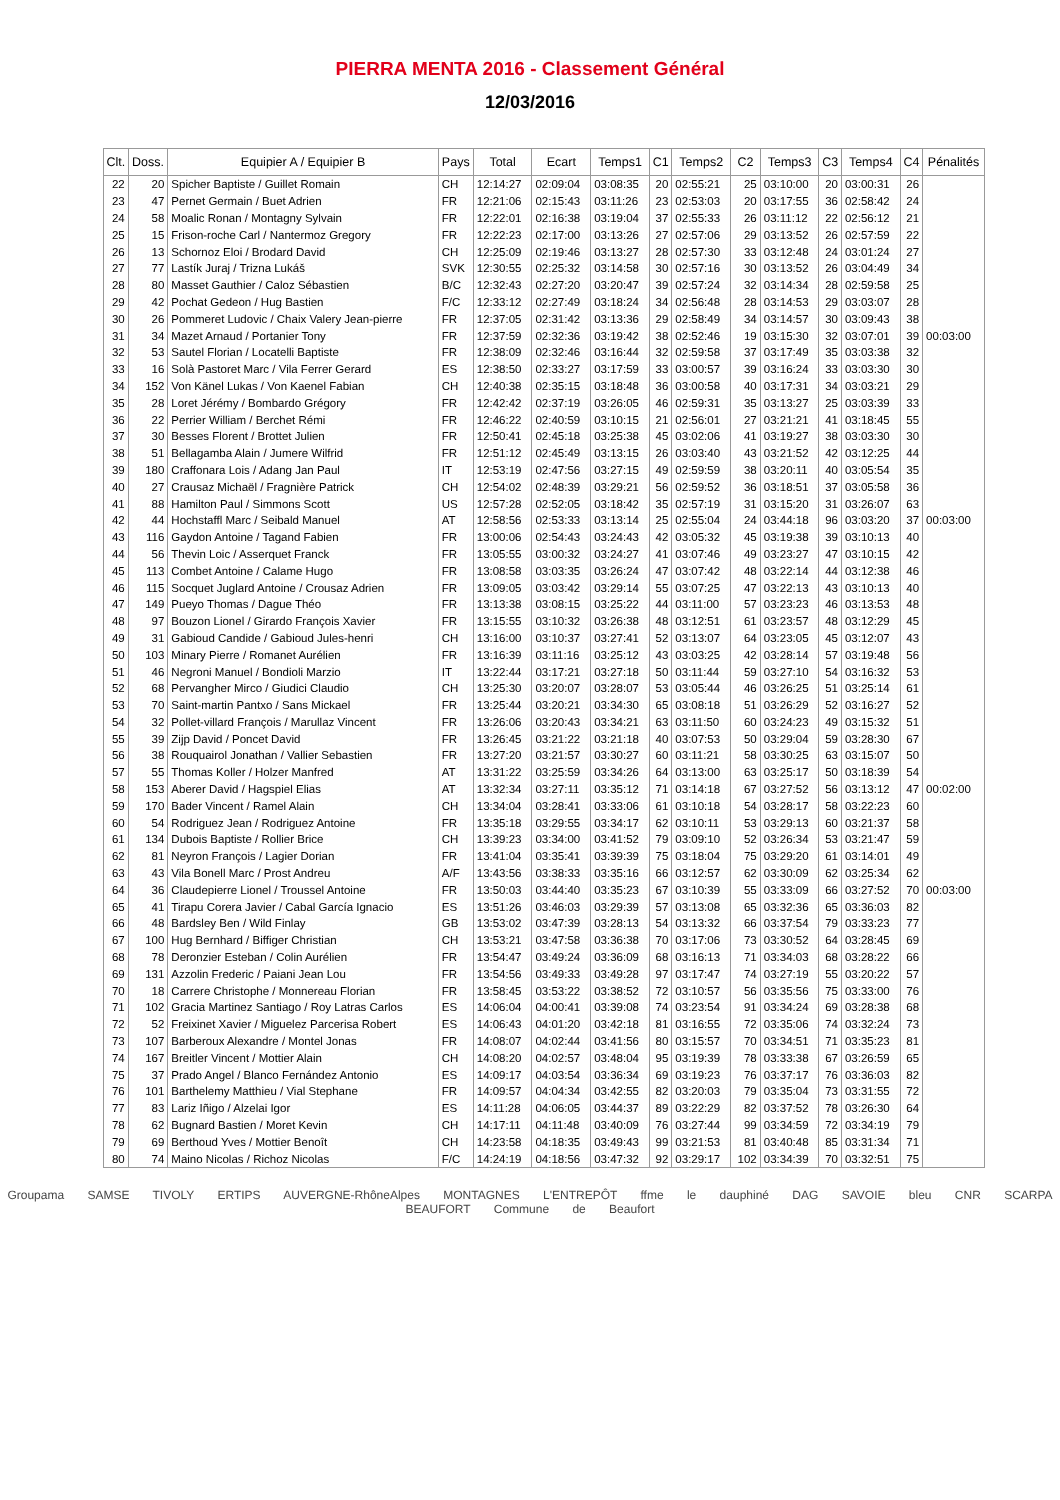PIERRA MENTA 2016 - Classement Général
12/03/2016
| Clt. | Doss. | Equipier A / Equipier B | Pays | Total | Ecart | Temps1 | C1 | Temps2 | C2 | Temps3 | C3 | Temps4 | C4 | Pénalités |
| --- | --- | --- | --- | --- | --- | --- | --- | --- | --- | --- | --- | --- | --- | --- |
| 22 | 20 | Spicher Baptiste / Guillet Romain | CH | 12:14:27 | 02:09:04 | 03:08:35 | 20 | 02:55:21 | 25 | 03:10:00 | 20 | 03:00:31 | 26 | |
| 23 | 47 | Pernet Germain / Buet Adrien | FR | 12:21:06 | 02:15:43 | 03:11:26 | 23 | 02:53:03 | 20 | 03:17:55 | 36 | 02:58:42 | 24 | |
| 24 | 58 | Moalic Ronan / Montagny Sylvain | FR | 12:22:01 | 02:16:38 | 03:19:04 | 37 | 02:55:33 | 26 | 03:11:12 | 22 | 02:56:12 | 21 | |
| 25 | 15 | Frison-roche Carl / Nantermoz Gregory | FR | 12:22:23 | 02:17:00 | 03:13:26 | 27 | 02:57:06 | 29 | 03:13:52 | 26 | 02:57:59 | 22 | |
| 26 | 13 | Schornoz Eloi / Brodard David | CH | 12:25:09 | 02:19:46 | 03:13:27 | 28 | 02:57:30 | 33 | 03:12:48 | 24 | 03:01:24 | 27 | |
| 27 | 77 | Lastík Juraj / Trizna Lukáš | SVK | 12:30:55 | 02:25:32 | 03:14:58 | 30 | 02:57:16 | 30 | 03:13:52 | 26 | 03:04:49 | 34 | |
| 28 | 80 | Masset Gauthier / Caloz Sébastien | B/C | 12:32:43 | 02:27:20 | 03:20:47 | 39 | 02:57:24 | 32 | 03:14:34 | 28 | 02:59:58 | 25 | |
| 29 | 42 | Pochat Gedeon / Hug Bastien | F/C | 12:33:12 | 02:27:49 | 03:18:24 | 34 | 02:56:48 | 28 | 03:14:53 | 29 | 03:03:07 | 28 | |
| 30 | 26 | Pommeret Ludovic / Chaix Valery Jean-pierre | FR | 12:37:05 | 02:31:42 | 03:13:36 | 29 | 02:58:49 | 34 | 03:14:57 | 30 | 03:09:43 | 38 | |
| 31 | 34 | Mazet Arnaud / Portanier Tony | FR | 12:37:59 | 02:32:36 | 03:19:42 | 38 | 02:52:46 | 19 | 03:15:30 | 32 | 03:07:01 | 39 | 00:03:00 |
| 32 | 53 | Sautel Florian / Locatelli Baptiste | FR | 12:38:09 | 02:32:46 | 03:16:44 | 32 | 02:59:58 | 37 | 03:17:49 | 35 | 03:03:38 | 32 | |
| 33 | 16 | Solà Pastoret Marc / Vila Ferrer Gerard | ES | 12:38:50 | 02:33:27 | 03:17:59 | 33 | 03:00:57 | 39 | 03:16:24 | 33 | 03:03:30 | 30 | |
| 34 | 152 | Von Känel Lukas / Von Kaenel Fabian | CH | 12:40:38 | 02:35:15 | 03:18:48 | 36 | 03:00:58 | 40 | 03:17:31 | 34 | 03:03:21 | 29 | |
| 35 | 28 | Loret Jérémy / Bombardo Grégory | FR | 12:42:42 | 02:37:19 | 03:26:05 | 46 | 02:59:31 | 35 | 03:13:27 | 25 | 03:03:39 | 33 | |
| 36 | 22 | Perrier William / Berchet Rémi | FR | 12:46:22 | 02:40:59 | 03:10:15 | 21 | 02:56:01 | 27 | 03:21:21 | 41 | 03:18:45 | 55 | |
| 37 | 30 | Besses Florent / Brottet Julien | FR | 12:50:41 | 02:45:18 | 03:25:38 | 45 | 03:02:06 | 41 | 03:19:27 | 38 | 03:03:30 | 30 | |
| 38 | 51 | Bellagamba Alain / Jumere Wilfrid | FR | 12:51:12 | 02:45:49 | 03:13:15 | 26 | 03:03:40 | 43 | 03:21:52 | 42 | 03:12:25 | 44 | |
| 39 | 180 | Craffonara Lois / Adang Jan Paul | IT | 12:53:19 | 02:47:56 | 03:27:15 | 49 | 02:59:59 | 38 | 03:20:11 | 40 | 03:05:54 | 35 | |
| 40 | 27 | Crausaz Michaël / Fragnière Patrick | CH | 12:54:02 | 02:48:39 | 03:29:21 | 56 | 02:59:52 | 36 | 03:18:51 | 37 | 03:05:58 | 36 | |
| 41 | 88 | Hamilton Paul / Simmons Scott | US | 12:57:28 | 02:52:05 | 03:18:42 | 35 | 02:57:19 | 31 | 03:15:20 | 31 | 03:26:07 | 63 | |
| 42 | 44 | Hochstaffl Marc / Seibald Manuel | AT | 12:58:56 | 02:53:33 | 03:13:14 | 25 | 02:55:04 | 24 | 03:44:18 | 96 | 03:03:20 | 37 | 00:03:00 |
| 43 | 116 | Gaydon Antoine / Tagand Fabien | FR | 13:00:06 | 02:54:43 | 03:24:43 | 42 | 03:05:32 | 45 | 03:19:38 | 39 | 03:10:13 | 40 | |
| 44 | 56 | Thevin Loic / Asserquet Franck | FR | 13:05:55 | 03:00:32 | 03:24:27 | 41 | 03:07:46 | 49 | 03:23:27 | 47 | 03:10:15 | 42 | |
| 45 | 113 | Combet Antoine / Calame Hugo | FR | 13:08:58 | 03:03:35 | 03:26:24 | 47 | 03:07:42 | 48 | 03:22:14 | 44 | 03:12:38 | 46 | |
| 46 | 115 | Socquet Juglard Antoine / Crousaz Adrien | FR | 13:09:05 | 03:03:42 | 03:29:14 | 55 | 03:07:25 | 47 | 03:22:13 | 43 | 03:10:13 | 40 | |
| 47 | 149 | Pueyo Thomas / Dague Théo | FR | 13:13:38 | 03:08:15 | 03:25:22 | 44 | 03:11:00 | 57 | 03:23:23 | 46 | 03:13:53 | 48 | |
| 48 | 97 | Bouzon Lionel / Girardo François Xavier | FR | 13:15:55 | 03:10:32 | 03:26:38 | 48 | 03:12:51 | 61 | 03:23:57 | 48 | 03:12:29 | 45 | |
| 49 | 31 | Gabioud Candide / Gabioud Jules-henri | CH | 13:16:00 | 03:10:37 | 03:27:41 | 52 | 03:13:07 | 64 | 03:23:05 | 45 | 03:12:07 | 43 | |
| 50 | 103 | Minary Pierre / Romanet Aurélien | FR | 13:16:39 | 03:11:16 | 03:25:12 | 43 | 03:03:25 | 42 | 03:28:14 | 57 | 03:19:48 | 56 | |
| 51 | 46 | Negroni Manuel / Bondioli Marzio | IT | 13:22:44 | 03:17:21 | 03:27:18 | 50 | 03:11:44 | 59 | 03:27:10 | 54 | 03:16:32 | 53 | |
| 52 | 68 | Pervangher Mirco / Giudici Claudio | CH | 13:25:30 | 03:20:07 | 03:28:07 | 53 | 03:05:44 | 46 | 03:26:25 | 51 | 03:25:14 | 61 | |
| 53 | 70 | Saint-martin Pantxo / Sans Mickael | FR | 13:25:44 | 03:20:21 | 03:34:30 | 65 | 03:08:18 | 51 | 03:26:29 | 52 | 03:16:27 | 52 | |
| 54 | 32 | Pollet-villard François / Marullaz Vincent | FR | 13:26:06 | 03:20:43 | 03:34:21 | 63 | 03:11:50 | 60 | 03:24:23 | 49 | 03:15:32 | 51 | |
| 55 | 39 | Zijp David / Poncet David | FR | 13:26:45 | 03:21:22 | 03:21:18 | 40 | 03:07:53 | 50 | 03:29:04 | 59 | 03:28:30 | 67 | |
| 56 | 38 | Rouquairol Jonathan / Vallier Sebastien | FR | 13:27:20 | 03:21:57 | 03:30:27 | 60 | 03:11:21 | 58 | 03:30:25 | 63 | 03:15:07 | 50 | |
| 57 | 55 | Thomas Koller / Holzer Manfred | AT | 13:31:22 | 03:25:59 | 03:34:26 | 64 | 03:13:00 | 63 | 03:25:17 | 50 | 03:18:39 | 54 | |
| 58 | 153 | Aberer David / Hagspiel Elias | AT | 13:32:34 | 03:27:11 | 03:35:12 | 71 | 03:14:18 | 67 | 03:27:52 | 56 | 03:13:12 | 47 | 00:02:00 |
| 59 | 170 | Bader Vincent / Ramel Alain | CH | 13:34:04 | 03:28:41 | 03:33:06 | 61 | 03:10:18 | 54 | 03:28:17 | 58 | 03:22:23 | 60 | |
| 60 | 54 | Rodriguez Jean / Rodriguez Antoine | FR | 13:35:18 | 03:29:55 | 03:34:17 | 62 | 03:10:11 | 53 | 03:29:13 | 60 | 03:21:37 | 58 | |
| 61 | 134 | Dubois Baptiste / Rollier Brice | CH | 13:39:23 | 03:34:00 | 03:41:52 | 79 | 03:09:10 | 52 | 03:26:34 | 53 | 03:21:47 | 59 | |
| 62 | 81 | Neyron François / Lagier Dorian | FR | 13:41:04 | 03:35:41 | 03:39:39 | 75 | 03:18:04 | 75 | 03:29:20 | 61 | 03:14:01 | 49 | |
| 63 | 43 | Vila Bonell Marc / Prost Andreu | A/F | 13:43:56 | 03:38:33 | 03:35:16 | 66 | 03:12:57 | 62 | 03:30:09 | 62 | 03:25:34 | 62 | |
| 64 | 36 | Claudepierre Lionel / Troussel Antoine | FR | 13:50:03 | 03:44:40 | 03:35:23 | 67 | 03:10:39 | 55 | 03:33:09 | 66 | 03:27:52 | 70 | 00:03:00 |
| 65 | 41 | Tirapu Corera Javier / Cabal García Ignacio | ES | 13:51:26 | 03:46:03 | 03:29:39 | 57 | 03:13:08 | 65 | 03:32:36 | 65 | 03:36:03 | 82 | |
| 66 | 48 | Bardsley Ben / Wild Finlay | GB | 13:53:02 | 03:47:39 | 03:28:13 | 54 | 03:13:32 | 66 | 03:37:54 | 79 | 03:33:23 | 77 | |
| 67 | 100 | Hug Bernhard / Biffiger Christian | CH | 13:53:21 | 03:47:58 | 03:36:38 | 70 | 03:17:06 | 73 | 03:30:52 | 64 | 03:28:45 | 69 | |
| 68 | 78 | Deronzier Esteban / Colin Aurélien | FR | 13:54:47 | 03:49:24 | 03:36:09 | 68 | 03:16:13 | 71 | 03:34:03 | 68 | 03:28:22 | 66 | |
| 69 | 131 | Azzolin Frederic / Paiani Jean Lou | FR | 13:54:56 | 03:49:33 | 03:49:28 | 97 | 03:17:47 | 74 | 03:27:19 | 55 | 03:20:22 | 57 | |
| 70 | 18 | Carrere Christophe / Monnereau Florian | FR | 13:58:45 | 03:53:22 | 03:38:52 | 72 | 03:10:57 | 56 | 03:35:56 | 75 | 03:33:00 | 76 | |
| 71 | 102 | Gracia Martinez Santiago / Roy Latras Carlos | ES | 14:06:04 | 04:00:41 | 03:39:08 | 74 | 03:23:54 | 91 | 03:34:24 | 69 | 03:28:38 | 68 | |
| 72 | 52 | Freixinet Xavier / Miguelez Parcerisa Robert | ES | 14:06:43 | 04:01:20 | 03:42:18 | 81 | 03:16:55 | 72 | 03:35:06 | 74 | 03:32:24 | 73 | |
| 73 | 107 | Barberoux Alexandre / Montel Jonas | FR | 14:08:07 | 04:02:44 | 03:41:56 | 80 | 03:15:57 | 70 | 03:34:51 | 71 | 03:35:23 | 81 | |
| 74 | 167 | Breitler Vincent / Mottier Alain | CH | 14:08:20 | 04:02:57 | 03:48:04 | 95 | 03:19:39 | 78 | 03:33:38 | 67 | 03:26:59 | 65 | |
| 75 | 37 | Prado Angel / Blanco Fernández Antonio | ES | 14:09:17 | 04:03:54 | 03:36:34 | 69 | 03:19:23 | 76 | 03:37:17 | 76 | 03:36:03 | 82 | |
| 76 | 101 | Barthelemy Matthieu / Vial Stephane | FR | 14:09:57 | 04:04:34 | 03:42:55 | 82 | 03:20:03 | 79 | 03:35:04 | 73 | 03:31:55 | 72 | |
| 77 | 83 | Lariz Iñigo / Alzelai Igor | ES | 14:11:28 | 04:06:05 | 03:44:37 | 89 | 03:22:29 | 82 | 03:37:52 | 78 | 03:26:30 | 64 | |
| 78 | 62 | Bugnard Bastien / Moret Kevin | CH | 14:17:11 | 04:11:48 | 03:40:09 | 76 | 03:27:44 | 99 | 03:34:59 | 72 | 03:34:19 | 79 | |
| 79 | 69 | Berthoud Yves / Mottier Benoît | CH | 14:23:58 | 04:18:35 | 03:49:43 | 99 | 03:21:53 | 81 | 03:40:48 | 85 | 03:31:34 | 71 | |
| 80 | 74 | Maino Nicolas / Richoz Nicolas | F/C | 14:24:19 | 04:18:56 | 03:47:32 | 92 | 03:29:17 | 102 | 03:34:39 | 70 | 03:32:51 | 75 | |
Groupama SAMSE TIVOLY ERTIPS AUVERGNE-RhôneAlpes MONTAGNES L'ENTREPÔT ffme le dauphiné DAG SAVOIE bleu CNR SCARPA BEAUFORT Commune de Beaufort